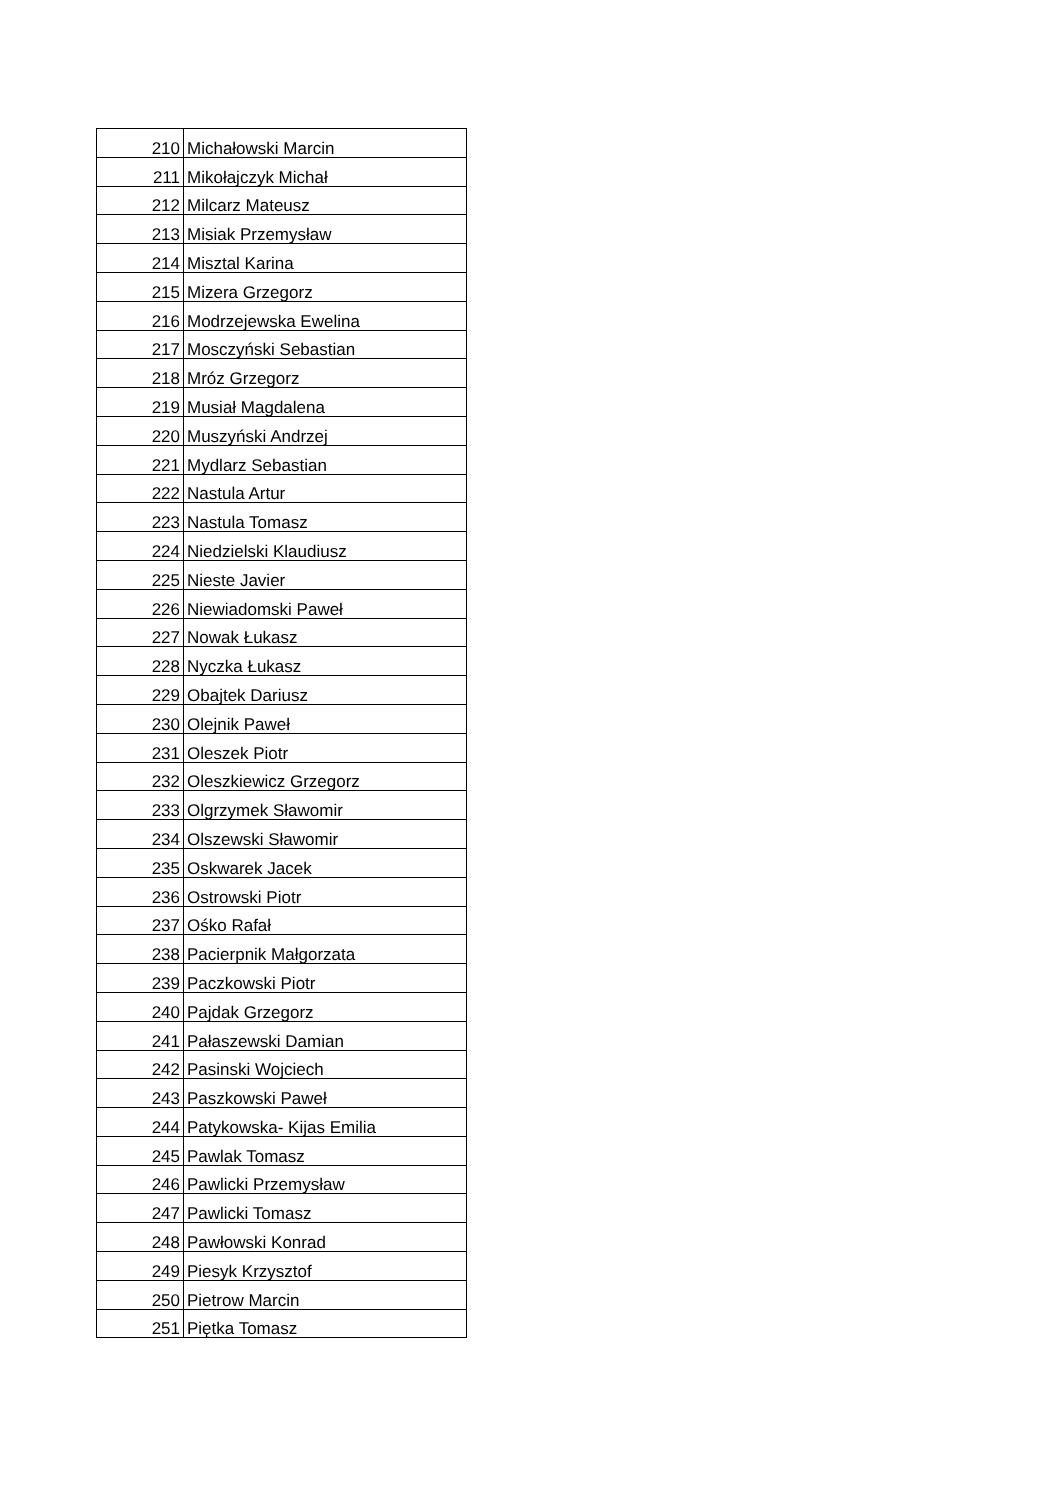| 210 | Michałowski Marcin |
| 211 | Mikołajczyk Michał |
| 212 | Milcarz Mateusz |
| 213 | Misiak Przemysław |
| 214 | Misztal Karina |
| 215 | Mizera Grzegorz |
| 216 | Modrzejewska Ewelina |
| 217 | Mosczyński Sebastian |
| 218 | Mróz Grzegorz |
| 219 | Musiał Magdalena |
| 220 | Muszyński Andrzej |
| 221 | Mydlarz Sebastian |
| 222 | Nastula Artur |
| 223 | Nastula Tomasz |
| 224 | Niedzielski Klaudiusz |
| 225 | Nieste Javier |
| 226 | Niewiadomski Paweł |
| 227 | Nowak Łukasz |
| 228 | Nyczka Łukasz |
| 229 | Obajtek Dariusz |
| 230 | Olejnik Paweł |
| 231 | Oleszek Piotr |
| 232 | Oleszkiewicz Grzegorz |
| 233 | Olgrzymek Sławomir |
| 234 | Olszewski Sławomir |
| 235 | Oskwarek Jacek |
| 236 | Ostrowski Piotr |
| 237 | Ośko Rafał |
| 238 | Pacierpnik Małgorzata |
| 239 | Paczkowski Piotr |
| 240 | Pajdak Grzegorz |
| 241 | Pałaszewski Damian |
| 242 | Pasinski Wojciech |
| 243 | Paszkowski Paweł |
| 244 | Patykowska- Kijas Emilia |
| 245 | Pawlak Tomasz |
| 246 | Pawlicki Przemysław |
| 247 | Pawlicki Tomasz |
| 248 | Pawłowski Konrad |
| 249 | Piesyk Krzysztof |
| 250 | Pietrow Marcin |
| 251 | Piętka Tomasz |